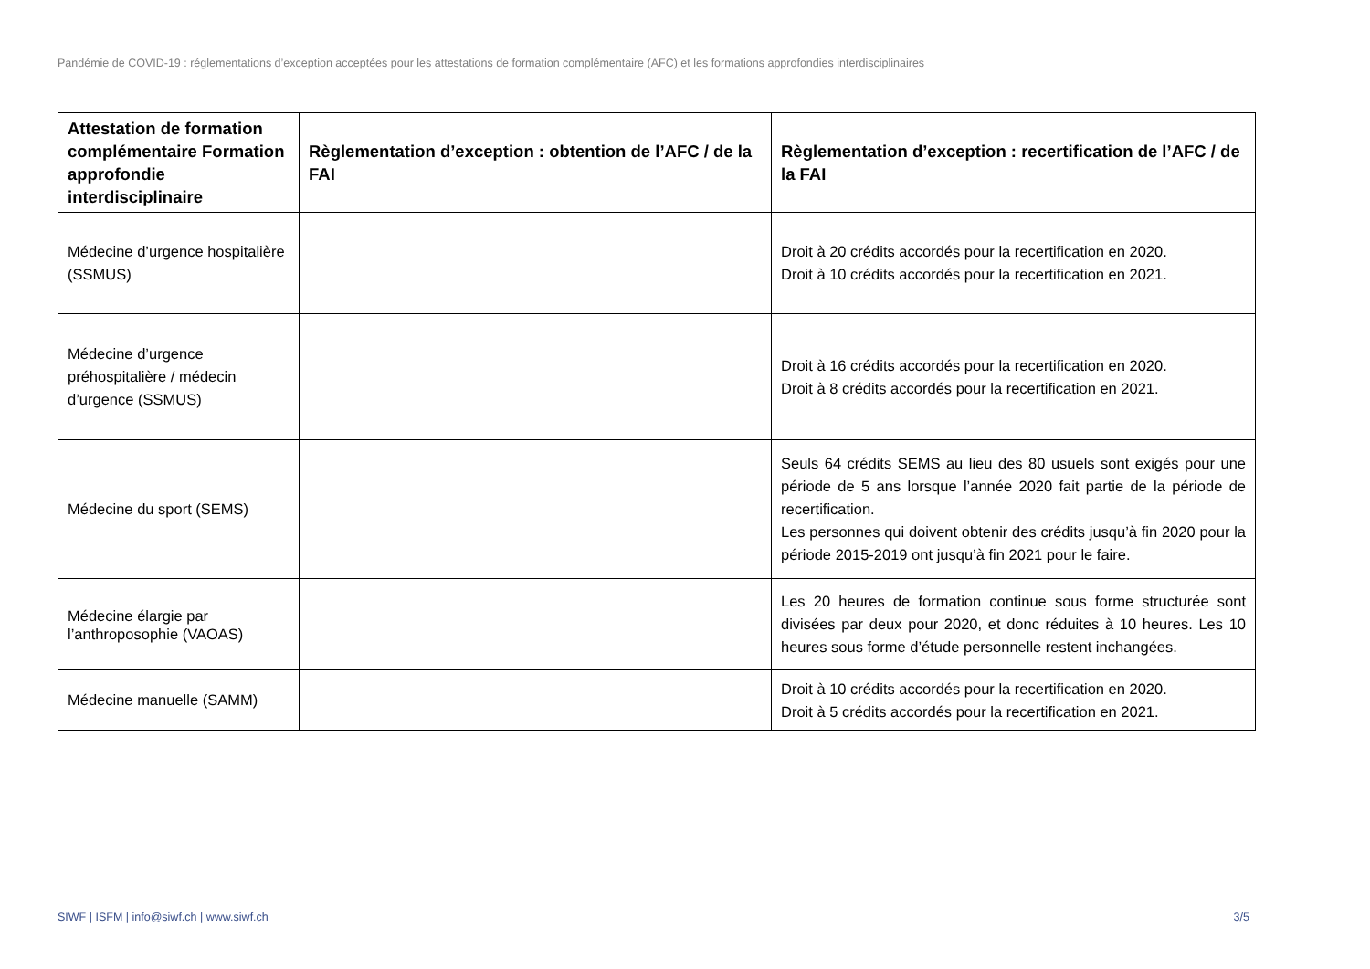Pandémie de COVID-19 : réglementations d’exception acceptées pour les attestations de formation complémentaire (AFC) et les formations approfondies interdisciplinaires
| Attestation de formation complémentaire Formation approfondie interdisciplinaire | Règlementation d’exception : obtention de l’AFC / de la FAI | Règlementation d’exception : recertification de l’AFC / de la FAI |
| --- | --- | --- |
| Médecine d’urgence hospitalière (SSMUS) | | Droit à 20 crédits accordés pour la recertification en 2020. Droit à 10 crédits accordés pour la recertification en 2021. |
| Médecine d’urgence préhospitalière / médecin d’urgence (SSMUS) | | Droit à 16 crédits accordés pour la recertification en 2020. Droit à 8 crédits accordés pour la recertification en 2021. |
| Médecine du sport (SEMS) | | Seuls 64 crédits SEMS au lieu des 80 usuels sont exigés pour une période de 5 ans lorsque l’année 2020 fait partie de la période de recertification. Les personnes qui doivent obtenir des crédits jusqu’à fin 2020 pour la période 2015-2019 ont jusqu’à fin 2021 pour le faire. |
| Médecine élargie par l’anthroposophie (VAOAS) | | Les 20 heures de formation continue sous forme structurée sont divisées par deux pour 2020, et donc réduites à 10 heures. Les 10 heures sous forme d’étude personnelle restent inchangées. |
| Médecine manuelle (SAMM) | | Droit à 10 crédits accordés pour la recertification en 2020. Droit à 5 crédits accordés pour la recertification en 2021. |
SIWF | ISFM | info@siwf.ch | www.siwf.ch 3/5